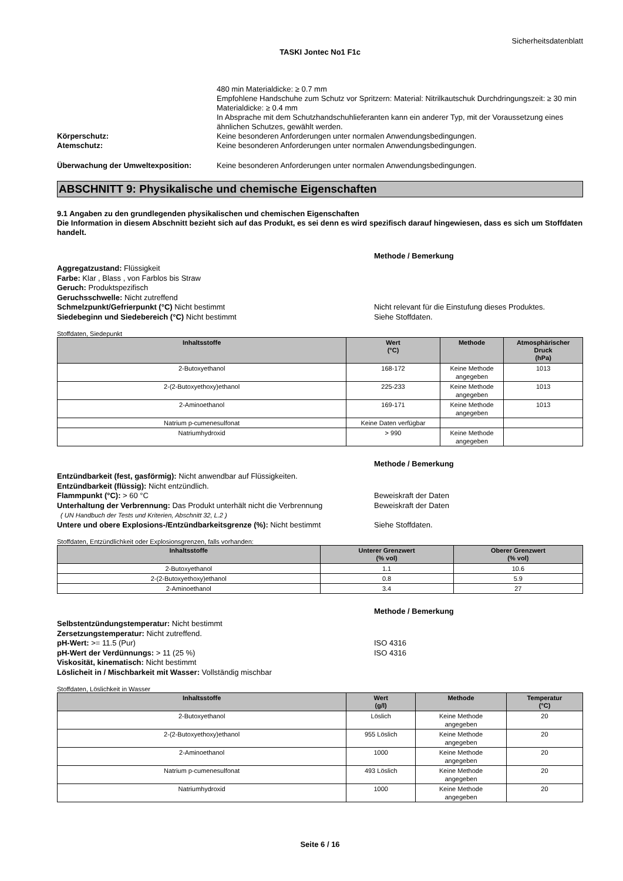Sicherheitsdatenblatt
TASKI Jontec No1 F1c
480 min Materialdicke: ≥ 0.7 mm
Empfohlene Handschuhe zum Schutz vor Spritzern: Material: Nitrilkautschuk Durchdringungszeit: ≥ 30 min Materialdicke: ≥ 0.4 mm
In Absprache mit dem Schutzhandschuhlieferanten kann ein anderer Typ, mit der Voraussetzung eines ähnlichen Schutzes, gewählt werden.
Körperschutz: Keine besonderen Anforderungen unter normalen Anwendungsbedingungen.
Atemschutz: Keine besonderen Anforderungen unter normalen Anwendungsbedingungen.
Überwachung der Umweltexposition: Keine besonderen Anforderungen unter normalen Anwendungsbedingungen.
ABSCHNITT 9: Physikalische und chemische Eigenschaften
9.1 Angaben zu den grundlegenden physikalischen und chemischen Eigenschaften
Die Information in diesem Abschnitt bezieht sich auf das Produkt, es sei denn es wird spezifisch darauf hingewiesen, dass es sich um Stoffdaten handelt.
Methode / Bemerkung
Aggregatzustand: Flüssigkeit
Farbe: Klar , Blass , von Farblos bis Straw
Geruch: Produktspezifisch
Geruchsschwelle: Nicht zutreffend
Schmelzpunkt/Gefrierpunkt (°C) Nicht bestimmt
Siedebeginn und Siedebereich (°C) Nicht bestimmt
Nicht relevant für die Einstufung dieses Produktes.
Siehe Stoffdaten.
Stoffdaten, Siedepunkt
| Inhaltsstoffe | Wert (°C) | Methode | Atmosphärischer Druck (hPa) |
| --- | --- | --- | --- |
| 2-Butoxyethanol | 168-172 | Keine Methode angegeben | 1013 |
| 2-(2-Butoxyethoxy)ethanol | 225-233 | Keine Methode angegeben | 1013 |
| 2-Aminoethanol | 169-171 | Keine Methode angegeben | 1013 |
| Natrium p-cumenesulfonat | Keine Daten verfügbar | | |
| Natriumhydroxid | > 990 | Keine Methode angegeben | |
Methode / Bemerkung
Entzündbarkeit (fest, gasförmig): Nicht anwendbar auf Flüssigkeiten.
Entzündbarkeit (flüssig): Nicht entzündlich.
Flammpunkt (°C): > 60 °C
Unterhaltung der Verbrennung: Das Produkt unterhält nicht die Verbrennung
( UN Handbuch der Tests und Kriterien, Abschnitt 32, L.2 )
Untere und obere Explosions-/Entzündbarkeitsgrenze (%): Nicht bestimmt
Beweiskraft der Daten
Beweiskraft der Daten
Siehe Stoffdaten.
Stoffdaten, Entzündlichkeit oder Explosionsgrenzen, falls vorhanden:
| Inhaltsstoffe | Unterer Grenzwert (% vol) | Oberer Grenzwert (% vol) |
| --- | --- | --- |
| 2-Butoxyethanol | 1.1 | 10.6 |
| 2-(2-Butoxyethoxy)ethanol | 0.8 | 5.9 |
| 2-Aminoethanol | 3.4 | 27 |
Methode / Bemerkung
Selbstentzündungstemperatur: Nicht bestimmt
Zersetzungstemperatur: Nicht zutreffend.
pH-Wert: >= 11.5 (Pur)
pH-Wert der Verdünnungs: > 11 (25 %)
Viskosität, kinematisch: Nicht bestimmt
Löslicheit in / Mischbarkeit mit Wasser: Vollständig mischbar
ISO 4316
ISO 4316
Stoffdaten, Löslichkeit in Wasser
| Inhaltsstoffe | Wert (g/l) | Methode | Temperatur (°C) |
| --- | --- | --- | --- |
| 2-Butoxyethanol | Löslich | Keine Methode angegeben | 20 |
| 2-(2-Butoxyethoxy)ethanol | 955 Löslich | Keine Methode angegeben | 20 |
| 2-Aminoethanol | 1000 | Keine Methode angegeben | 20 |
| Natrium p-cumenesulfonat | 493 Löslich | Keine Methode angegeben | 20 |
| Natriumhydroxid | 1000 | Keine Methode angegeben | 20 |
Seite 6 / 16